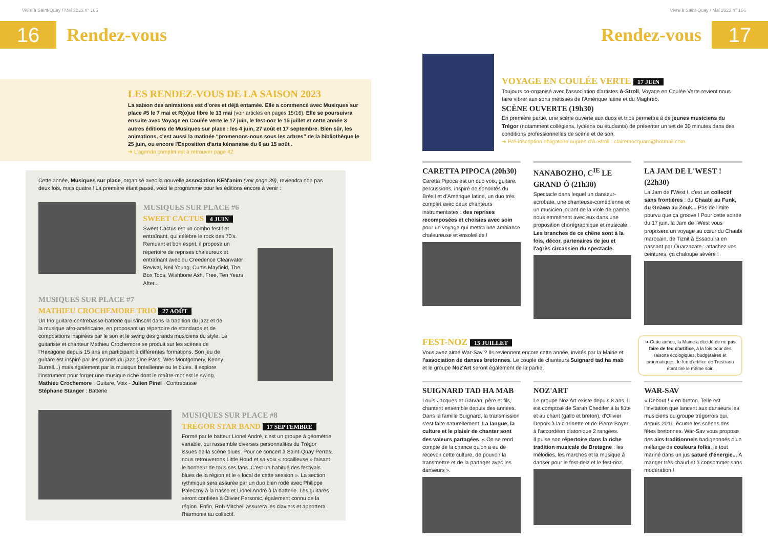Vivre à Saint-Quay / Mai 2023 n° 166
16
Rendez-vous
LES RENDEZ-VOUS DE LA SAISON 2023
La saison des animations est d'ores et déjà entamée. Elle a commencé avec Musiques sur place #5 le 7 mai et R(o)ue libre le 13 mai (voir articles en pages 15/16). Elle se poursuivra ensuite avec Voyage en Coulée verte le 17 juin, le fest-noz le 15 juillet et cette année 3 autres éditions de Musiques sur place : les 4 juin, 27 août et 17 septembre. Bien sûr, les animations, c'est aussi la matinée “promenons-nous sous les arbres” de la bibliothèque le 25 juin, ou encore l'Exposition d'arts kénanaise du 6 au 15 août .
➜ L'agenda complet est à retrouver page 42
Cette année, Musiques sur place, organisé avec la nouvelle association KEN'anim (voir page 39), reviendra non pas deux fois, mais quatre ! La première étant passé, voici le programme pour les éditions encore à venir :
MUSIQUES SUR PLACE #6
SWEET CACTUS 4 JUIN
Sweet Cactus est un combo festif et entraînant, qui célèbre le rock des 70's. Remuant et bon esprit, il propose un répertoire de reprises chaleureux et entraînant avec du Creedence Clearwater Revival, Neil Young, Curtis Mayfield, The Box Tops, Wishbone Ash, Free, Ten Years After...
MUSIQUES SUR PLACE #7
MATHIEU CROCHEMORE TRIO 27 AOÛT
Un trio guitare-contrebasse-batterie qui s'inscrit dans la tradition du jazz et de la musique afro-américaine, en proposant un répertoire de standards et de compositions inspirées par le son et le swing des grands musiciens du style. Le guitariste et chanteur Mathieu Crochemore se produit sur les scènes de l'Hexagone depuis 15 ans en participant à différentes formations. Son jeu de guitare est inspiré par les grands du jazz (Joe Pass, Wes Montgomery, Kenny Burrell...) mais également par la musique brésilienne ou le blues. Il explore l'instrument pour forger une musique riche dont le maître-mot est le swing.
Mathieu Crochemore : Guitare, Voix - Julien Pinel : Contrebasse
Stéphane Stanger : Batterie
MUSIQUES SUR PLACE #8
TRÉGOR STAR BAND 17 SEPTEMBRE
Formé par le batteur Lionel André, c'est un groupe à géométrie variable, qui rassemble diverses personnalités du Trégor issues de la scène blues. Pour ce concert à Saint-Quay Perros, nous retrouverons Little Houd et sa voix « rocailleuse » faisant le bonheur de tous ses fans. C'est un habitué des festivals blues de la région et le « local de cette session ». La section rythmique sera assurée par un duo bien rodé avec Philippe Paleczny à la basse et Lionel André à la batterie. Les guitares seront confiées à Olivier Personic, également connu de la région. Enfin, Rob Mitchell assurera les claviers et apportera l'harmonie au collectif.
Vivre à Saint-Quay / Mai 2023 n° 166
Rendez-vous
17
VOYAGE EN COULÉE VERTE 17 JUIN
Toujours co-organisé avec l'association d'artistes A-Stroll, Voyage en Coulée Verte revient nous faire vibrer aux sons métissés de l'Amérique latine et du Maghreb.
SCÈNE OUVERTE (19h30)
En première partie, une scène ouverte aux duos et trios permettra à de jeunes musiciens du Trégor (notamment collégiens, lycéens ou étudiants) de présenter un set de 30 minutes dans des conditions professionnelles de scène et de son.
➜ Pré-inscription obligatoire auprès d'A-Stroll : clairemocquard@hotmail.com.
CARETTA PIPOCA (20h30)
Caretta Pipoca est un duo voix, guitare, percussions, inspiré de sonorités du Brésil et d'Amérique latine, un duo très complet avec deux chanteurs instrumentistes : des reprises recomposées et choisies avec soin pour un voyage qui mettra une ambiance chaleureuse et ensoleillée !
NANABOZHO, C<sup>IE</sup> LE GRAND Ô (21h30)
Spectacle dans lequel un danseur-acrobate, une chanteuse-comédienne et un musicien jouant de la viole de gambe nous emmènent avec eux dans une proposition chorégraphique et musicale. Les branches de ce chêne sont à la fois, décor, partenaires de jeu et l'agrès circassien du spectacle.
LA JAM DE L'WEST ! (22h30)
La Jam de l'West !, c'est un collectif sans frontières : du Chaabi au Funk, du Gnawa au Zouk... Pas de limite pourvu que ça groove ! Pour cette soirée du 17 juin, la Jam de l'West vous proposera un voyage au cœur du Chaabi marocain, de Tiznit à Essaouira en passant par Ouarzazate : attachez vos ceintures, ça chaloupe sévère !
FEST-NOZ 15 JUILLET
Vous avez aimé War-Sav ? Ils reviennent encore cette année, invités par la Mairie et l'association de danses bretonnes. Le couple de chanteurs Suignard tad ha mab et le groupe Noz'Art seront également de la partie.
➜ Cette année, la Mairie a décidé de ne pas faire de feu d'artifice, à la fois pour des raisons écologiques, budgétaires et pragmatiques, le feu d'artifice de Trestraou étant tiré le même soir.
SUIGNARD TAD HA MAB
Louis-Jacques et Garvan, père et fils, chantent ensemble depuis des années. Dans la famille Suignard, la transmission s'est faite naturellement. La langue, la culture et le plaisir de chanter sont des valeurs partagées. « On se rend compte de la chance qu'on a eu de recevoir cette culture, de pouvoir la transmettre et de la partager avec les danseurs ».
NOZ'ART
Le groupe Noz'Art existe depuis 8 ans. Il est composé de Sarah Chedifer à la flûte et au chant (gallo et breton), d'Olivier Depoix à la clarinette et de Pierre Boyer à l'accordéon diatonique 2 rangées.
Il puise son répertoire dans la riche tradition musicale de Bretagne : les mélodies, les marches et la musique à danser pour le fest-deiz et le fest-noz.
WAR-SAV
« Debout ! » en breton. Telle est l'invitation que lancent aux danseurs les musiciens du groupe trégorrois qui, depuis 2011, écume les scènes des fêtes bretonnes. War-Sav vous propose des airs traditionnels badigeonnés d'un mélange de couleurs folks, le tout mariné dans un jus saturé d'énergie... À manger très chaud et à consommer sans modération !